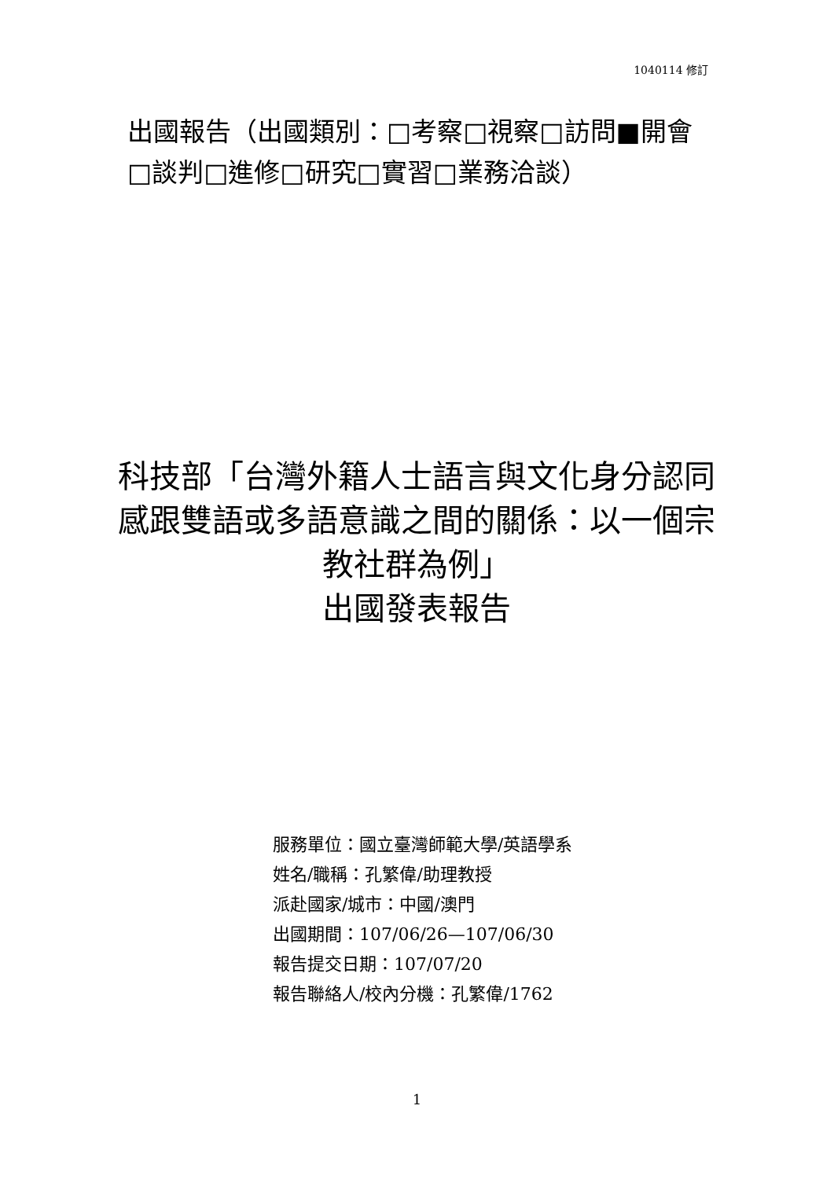1040114 修訂
出國報告（出國類別：□考察□視察□訪問■開會□談判□進修□研究□實習□業務洽談）
科技部「台灣外籍人士語言與文化身分認同感跟雙語或多語意識之間的關係：以一個宗教社群為例」
出國發表報告
服務單位：國立臺灣師範大學/英語學系
姓名/職稱：孔繁偉/助理教授
派赴國家/城市：中國/澳門
出國期間：107/06/26—107/06/30
報告提交日期：107/07/20
報告聯絡人/校內分機：孔繁偉/1762
1